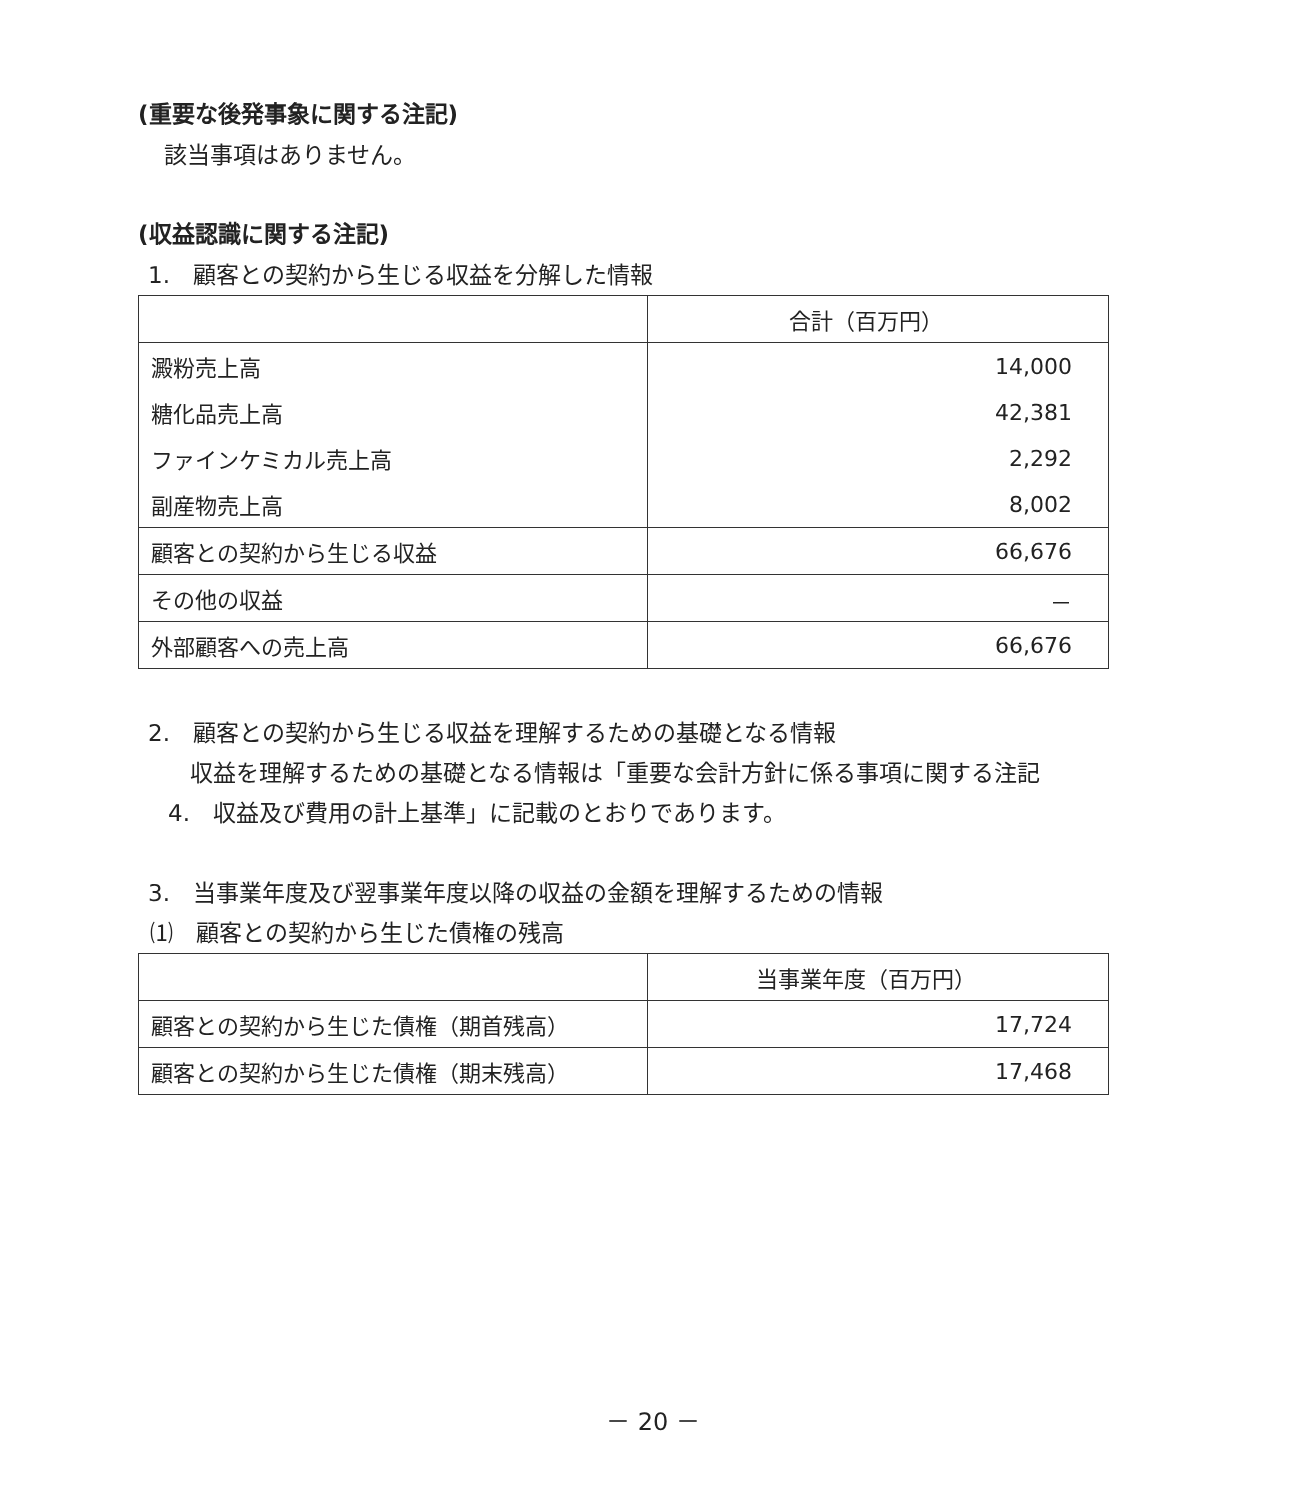(重要な後発事象に関する注記)
該当事項はありません。
(収益認識に関する注記)
1.　顧客との契約から生じる収益を分解した情報
| | 合計（百万円） |
| --- | --- |
| 澱粉売上高 | 14,000 |
| 糖化品売上高 | 42,381 |
| ファインケミカル売上高 | 2,292 |
| 副産物売上高 | 8,002 |
| 顧客との契約から生じる収益 | 66,676 |
| その他の収益 | － |
| 外部顧客への売上高 | 66,676 |
2.　顧客との契約から生じる収益を理解するための基礎となる情報
収益を理解するための基礎となる情報は「重要な会計方針に係る事項に関する注記
4.　収益及び費用の計上基準」に記載のとおりであります。
3.　当事業年度及び翌事業年度以降の収益の金額を理解するための情報
⑴　顧客との契約から生じた債権の残高
| | 当事業年度（百万円） |
| --- | --- |
| 顧客との契約から生じた債権（期首残高） | 17,724 |
| 顧客との契約から生じた債権（期末残高） | 17,468 |
－ 20 －